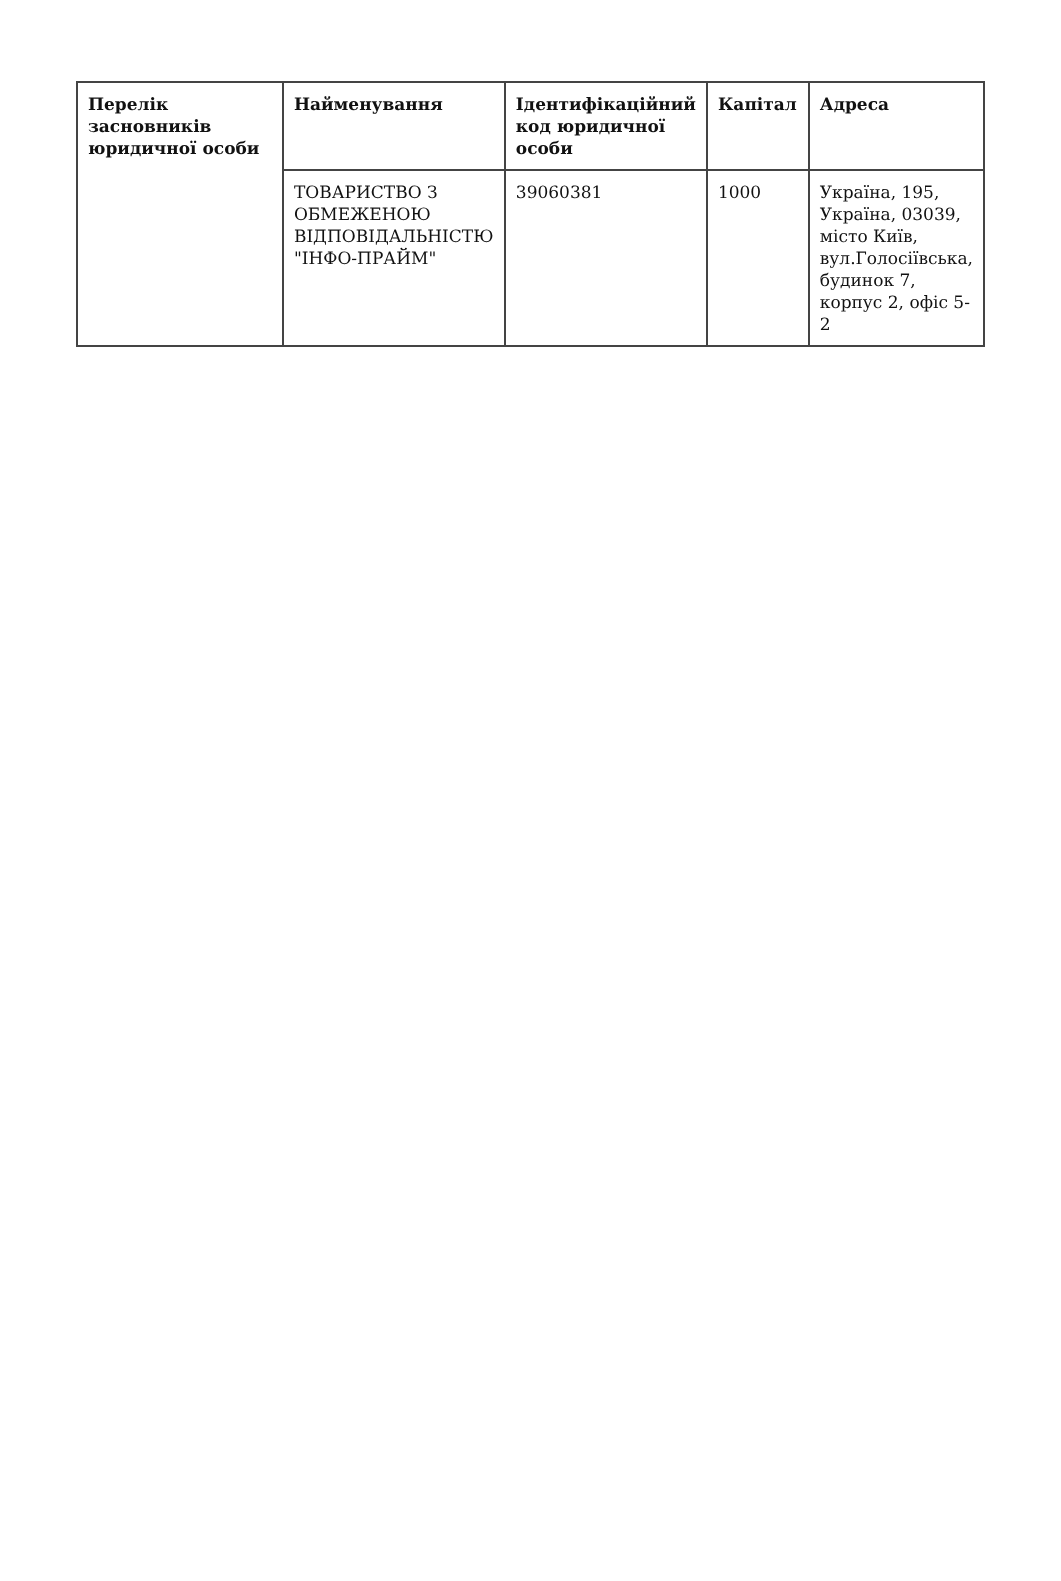| Перелік засновників юридичної особи | Найменування | Ідентифікаційний код юридичної особи | Капітал | Адреса |
| --- | --- | --- | --- | --- |
| | ТОВАРИСТВО З ОБМЕЖЕНОЮ ВІДПОВІДАЛЬНІСТЮ "ІНФО-ПРАЙМ" | 39060381 | 1000 | Україна, 195, Україна, 03039, місто Київ, вул.Голосіївська, будинок 7, корпус 2, офіс 5-2 |